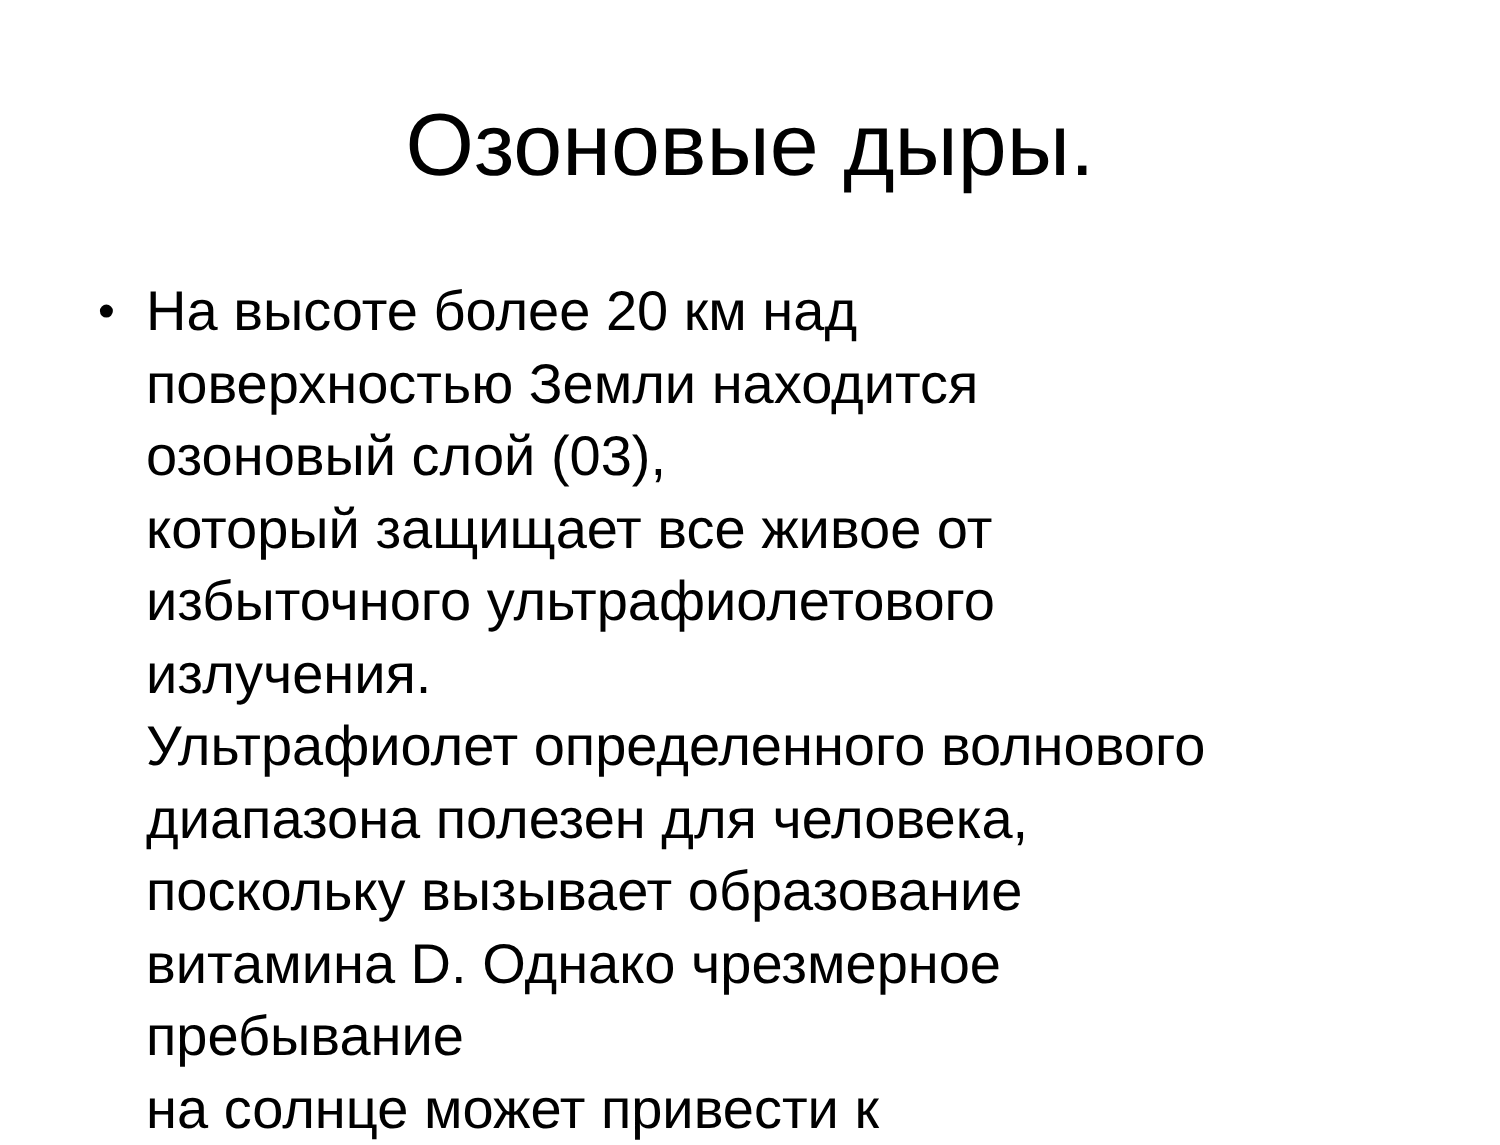Озоновые дыры.
•
На высоте более 20 км над
поверхностью Земли находится
озоновый слой (03),
который защищает все живое от
избыточного ультрафиолетового
излучения.
Ультрафиолет определенного волнового
диапазона полезен для человека,
поскольку вызывает образование
витамина D. Однако чрезмерное
пребывание
на солнце может привести к